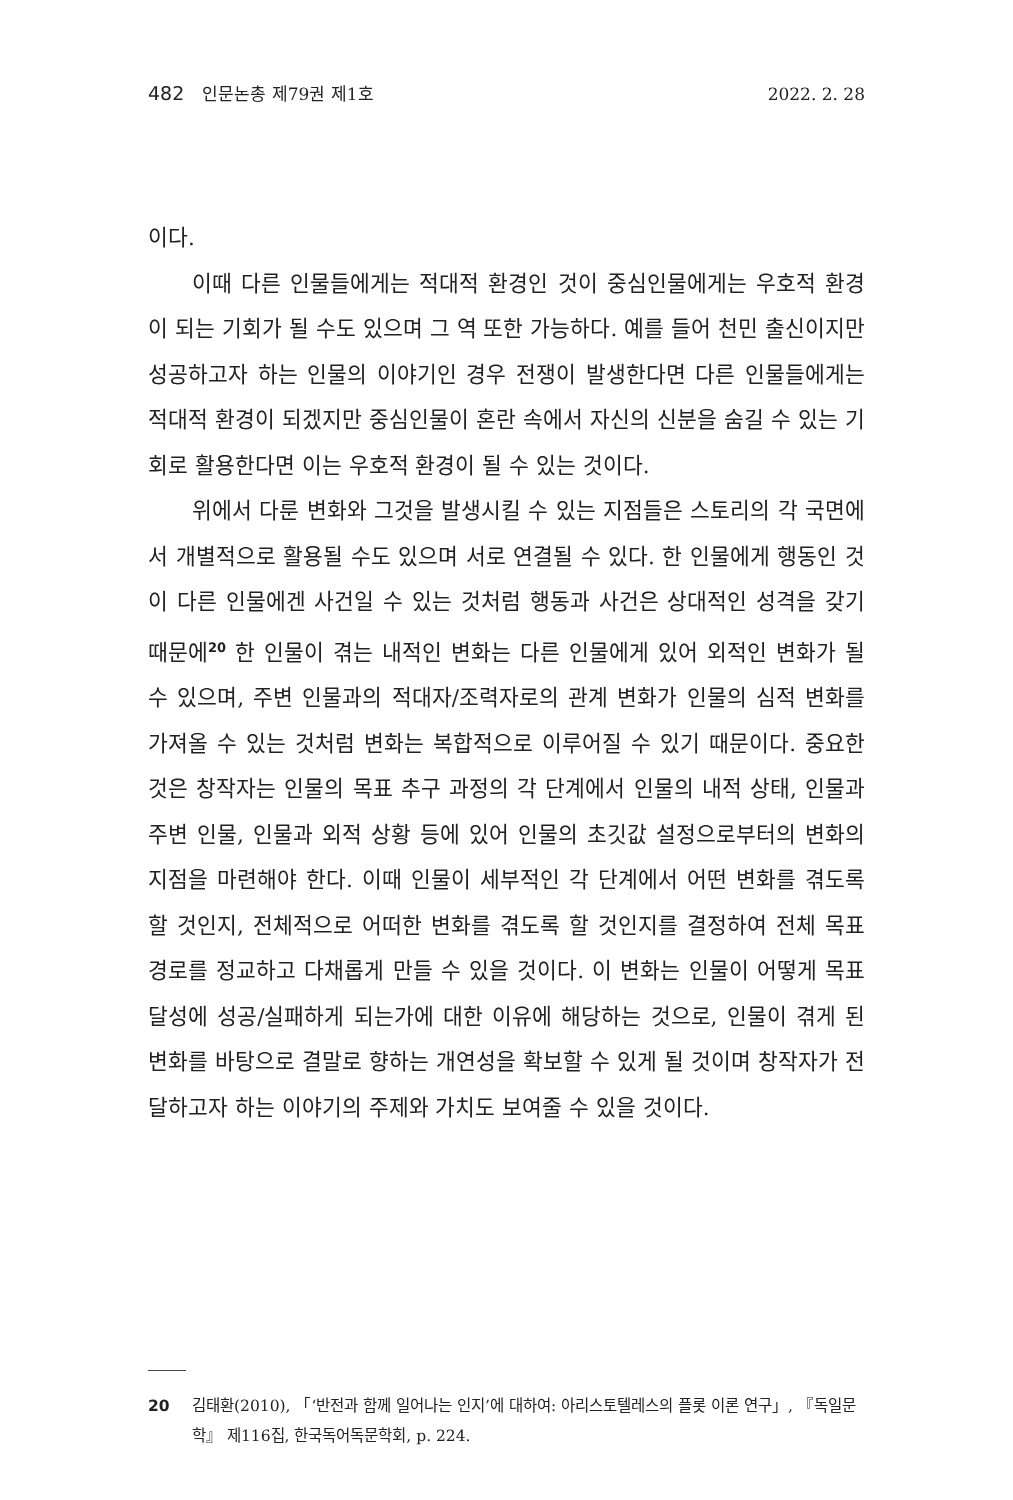482 인문논총 제79권 제1호 2022. 2. 28
이다.
이때 다른 인물들에게는 적대적 환경인 것이 중심인물에게는 우호적 환경이 되는 기회가 될 수도 있으며 그 역 또한 가능하다. 예를 들어 천민 출신이지만 성공하고자 하는 인물의 이야기인 경우 전쟁이 발생한다면 다른 인물들에게는 적대적 환경이 되겠지만 중심인물이 혼란 속에서 자신의 신분을 숨길 수 있는 기회로 활용한다면 이는 우호적 환경이 될 수 있는 것이다.
위에서 다룬 변화와 그것을 발생시킬 수 있는 지점들은 스토리의 각 국면에서 개별적으로 활용될 수도 있으며 서로 연결될 수 있다. 한 인물에게 행동인 것이 다른 인물에겐 사건일 수 있는 것처럼 행동과 사건은 상대적인 성격을 갖기 때문에<sup>20</sup> 한 인물이 겪는 내적인 변화는 다른 인물에게 있어 외적인 변화가 될 수 있으며, 주변 인물과의 적대자/조력자로의 관계 변화가 인물의 심적 변화를 가져올 수 있는 것처럼 변화는 복합적으로 이루어질 수 있기 때문이다. 중요한 것은 창작자는 인물의 목표 추구 과정의 각 단계에서 인물의 내적 상태, 인물과 주변 인물, 인물과 외적 상황 등에 있어 인물의 초깃값 설정으로부터의 변화의 지점을 마련해야 한다. 이때 인물이 세부적인 각 단계에서 어떤 변화를 겪도록 할 것인지, 전체적으로 어떠한 변화를 겪도록 할 것인지를 결정하여 전체 목표 경로를 정교하고 다채롭게 만들 수 있을 것이다. 이 변화는 인물이 어떻게 목표 달성에 성공/실패하게 되는가에 대한 이유에 해당하는 것으로, 인물이 겪게 된 변화를 바탕으로 결말로 향하는 개연성을 확보할 수 있게 될 것이며 창작자가 전달하고자 하는 이야기의 주제와 가치도 보여줄 수 있을 것이다.
20 김태환(2010), 「‘반전과 함께 일어나는 인지’에 대하여: 아리스토텔레스의 플롯 이론 연구」, 『독일문학』 제116집, 한국독어독문학회, p. 224.